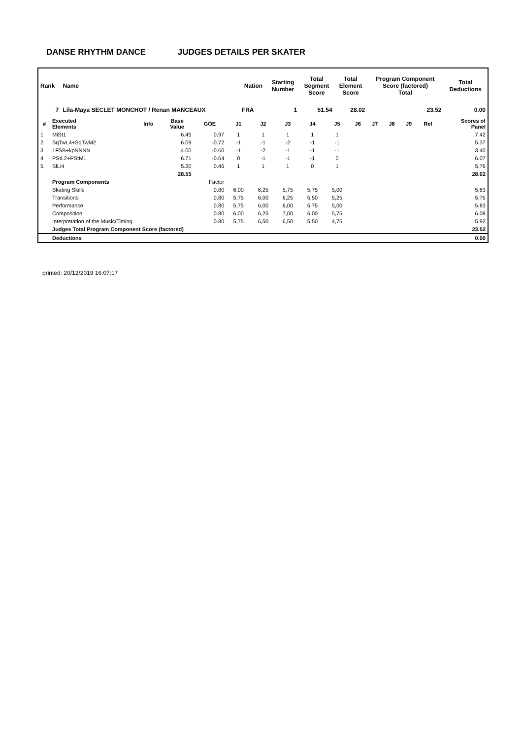DANSE RHYTHM DANCE JUDGES DETAILS PER SKATER
| Rank | Name | Nation | Starting Number | Total Segment Score | Total Element Score | Program Component Score (factored) Total | Total Deductions |
| --- | --- | --- | --- | --- | --- | --- | --- |
| 7 | Lila-Maya SECLET MONCHOT / Renan MANCEAUX | FRA | 1 | 51.54 | 28.02 | 23.52 | 0.00 |
| # | Executed Elements | Info | Base Value | GOE | J1 | J2 | J3 | J4 | J5 | J6 | J7 | J8 | J9 | Ref | Scores of Panel |
| --- | --- | --- | --- | --- | --- | --- | --- | --- | --- | --- | --- | --- | --- | --- | --- |
| 1 | MiSt1 | | 6.45 | 0.97 | 1 | 1 | 1 | 1 | 1 | | | | | | 7.42 |
| 2 | SqTwL4+SqTwM2 | | 6.09 | -0.72 | -1 | -1 | -2 | -1 | -1 | | | | | | 5.37 |
| 3 | 1FSB+kpNNNN | | 4.00 | -0.60 | -1 | -2 | -1 | -1 | -1 | | | | | | 3.40 |
| 4 | PStL2+PStM1 | | 6.71 | -0.64 | 0 | -1 | -1 | -1 | 0 | | | | | | 6.07 |
| 5 | SlLi4 | | 5.30 | 0.46 | 1 | 1 | 1 | 0 | 1 | | | | | | 5.76 |
| | | | 28.55 | | | | | | | | | | | | 28.02 |
| | Program Components | | | Factor | | | | | | | | | | | |
| | Skating Skills | | | 0.80 | 6,00 | 6,25 | 5,75 | 5,75 | 5,00 | | | | | | 5.83 |
| | Transitions | | | 0.80 | 5,75 | 6,00 | 6,25 | 5,50 | 5,25 | | | | | | 5.75 |
| | Performance | | | 0.80 | 5,75 | 6,00 | 6,00 | 5,75 | 5,00 | | | | | | 5.83 |
| | Composition | | | 0.80 | 6,00 | 6,25 | 7,00 | 6,00 | 5,75 | | | | | | 6.08 |
| | Interpretation of the Music/Timing | | | 0.80 | 5,75 | 6,50 | 6,50 | 5,50 | 4,75 | | | | | | 5.92 |
| | Judges Total Program Component Score (factored) | | | | | | | | | | | | | | 23.52 |
| | Deductions | | | | | | | | | | | | | | 0.00 |
printed: 20/12/2019 16:07:17